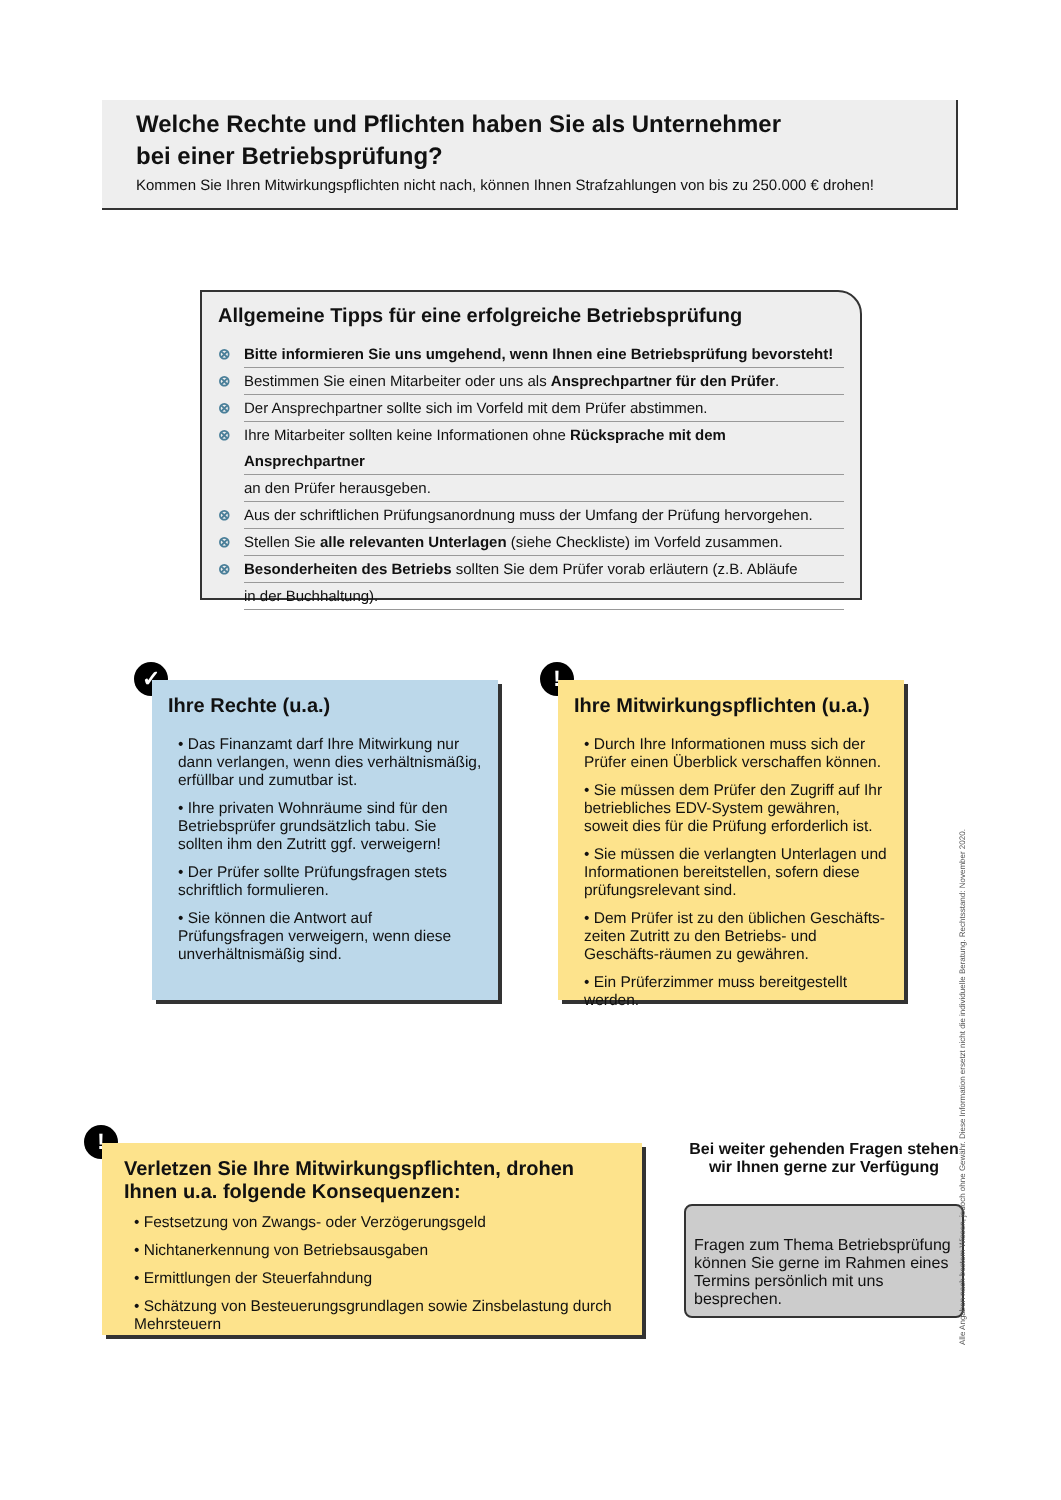Welche Rechte und Pflichten haben Sie als Unternehmer
bei einer Betriebsprüfung?
Kommen Sie Ihren Mitwirkungspflichten nicht nach, können Ihnen Strafzahlungen von bis zu 250.000 € drohen!
Allgemeine Tipps für eine erfolgreiche Betriebsprüfung
⊗ Bitte informieren Sie uns umgehend, wenn Ihnen eine Betriebsprüfung bevorsteht!
⊗ Bestimmen Sie einen Mitarbeiter oder uns als Ansprechpartner für den Prüfer.
⊗ Der Ansprechpartner sollte sich im Vorfeld mit dem Prüfer abstimmen.
⊗ Ihre Mitarbeiter sollten keine Informationen ohne Rücksprache mit dem Ansprechpartner
an den Prüfer herausgeben.
⊗ Aus der schriftlichen Prüfungsanordnung muss der Umfang der Prüfung hervorgehen.
⊗ Stellen Sie alle relevanten Unterlagen (siehe Checkliste) im Vorfeld zusammen.
⊗ Besonderheiten des Betriebs sollten Sie dem Prüfer vorab erläutern (z.B. Abläufe
in der Buchhaltung).
✓
Ihre Rechte (u.a.)
• Das Finanzamt darf Ihre Mitwirkung nur dann verlangen, wenn dies verhältnismäßig, erfüllbar und zumutbar ist.
• Ihre privaten Wohnräume sind für den Betriebsprüfer grundsätzlich tabu. Sie sollten ihm den Zutritt ggf. verweigern!
• Der Prüfer sollte Prüfungsfragen stets schriftlich formulieren.
• Sie können die Antwort auf Prüfungsfragen verweigern, wenn diese unverhältnismäßig sind.
!
Ihre Mitwirkungspflichten (u.a.)
• Durch Ihre Informationen muss sich der Prüfer einen Überblick verschaffen können.
• Sie müssen dem Prüfer den Zugriff auf Ihr betriebliches EDV-System gewähren, soweit dies für die Prüfung erforderlich ist.
• Sie müssen die verlangten Unterlagen und Informationen bereitstellen, sofern diese prüfungsrelevant sind.
• Dem Prüfer ist zu den üblichen Geschäfts-zeiten Zutritt zu den Betriebs- und Geschäfts-räumen zu gewähren.
• Ein Prüferzimmer muss bereitgestellt werden.
!
Verletzen Sie Ihre Mitwirkungspflichten, drohen Ihnen u.a. folgende Konsequenzen:
• Festsetzung von Zwangs- oder Verzögerungsgeld
• Nichtanerkennung von Betriebsausgaben
• Ermittlungen der Steuerfahndung
• Schätzung von Besteuerungsgrundlagen sowie Zinsbelastung durch Mehrsteuern
Bei weiter gehenden Fragen stehen wir Ihnen gerne zur Verfügung
Fragen zum Thema Betriebsprüfung können Sie gerne im Rahmen eines Termins persönlich mit uns besprechen.
Alle Angaben nach bestem Wissen, jedoch ohne Gewähr. Diese Information ersetzt nicht die individuelle Beratung. Rechtsstand: November 2020.